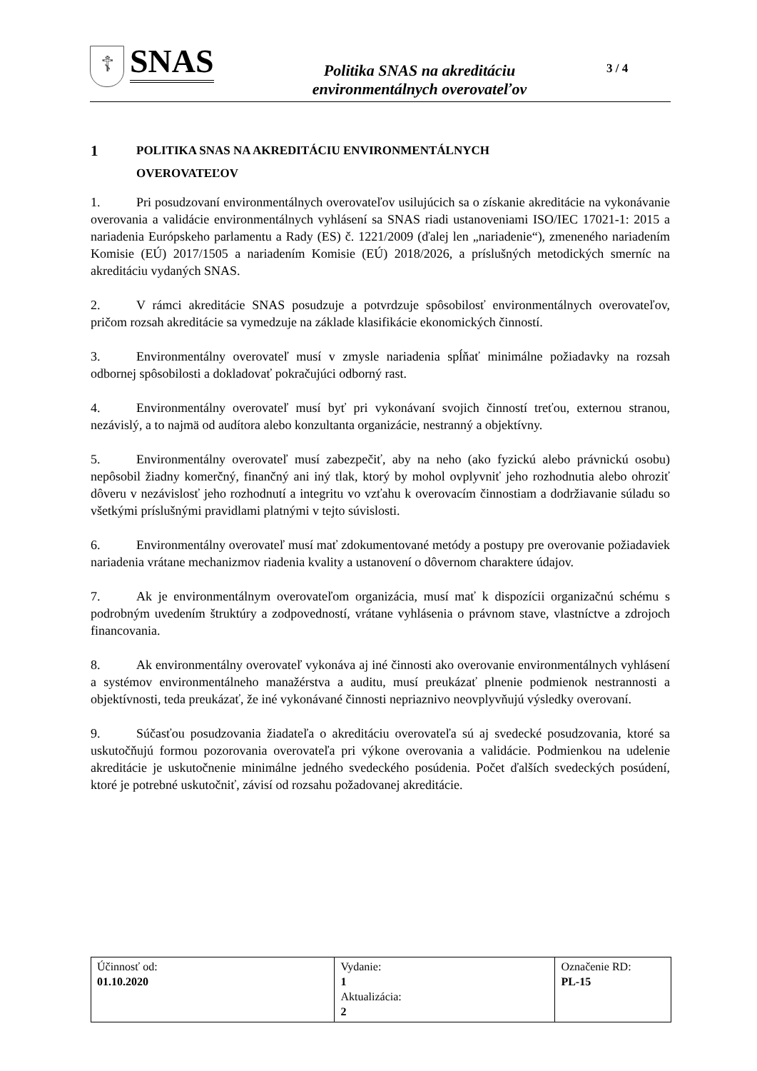☦
SNAS
Politika SNAS na akreditáciu
environmentálnych overovateľov
3 / 4
1 POLITIKA SNAS NA AKREDITÁCIU ENVIRONMENTÁLNYCH
OVEROVATEĽOV
1. Pri posudzovaní environmentálnych overovateľov usilujúcich sa o získanie akreditácie na vykonávanie overovania a validácie environmentálnych vyhlásení sa SNAS riadi ustanoveniami ISO/IEC 17021-1: 2015 a nariadenia Európskeho parlamentu a Rady (ES) č. 1221/2009 (ďalej len „nariadenie“), zmeneného nariadením Komisie (EÚ) 2017/1505 a nariadením Komisie (EÚ) 2018/2026, a príslušných metodických smerníc na akreditáciu vydaných SNAS.
2. V rámci akreditácie SNAS posudzuje a potvrdzuje spôsobilosť environmentálnych overovateľov, pričom rozsah akreditácie sa vymedzuje na základe klasifikácie ekonomických činností.
3. Environmentálny overovateľ musí v zmysle nariadenia spĺňať minimálne požiadavky na rozsah odbornej spôsobilosti a dokladovať pokračujúci odborný rast.
4. Environmentálny overovateľ musí byť pri vykonávaní svojich činností treťou, externou stranou, nezávislý, a to najmä od audítora alebo konzultanta organizácie, nestranný a objektívny.
5. Environmentálny overovateľ musí zabezpečiť, aby na neho (ako fyzickú alebo právnickú osobu) nepôsobil žiadny komerčný, finančný ani iný tlak, ktorý by mohol ovplyvniť jeho rozhodnutia alebo ohroziť dôveru v nezávislosť jeho rozhodnutí a integritu vo vzťahu k overovacím činnostiam a dodržiavanie súladu so všetkými príslušnými pravidlami platnými v tejto súvislosti.
6. Environmentálny overovateľ musí mať zdokumentované metódy a postupy pre overovanie požiadaviek nariadenia vrátane mechanizmov riadenia kvality a ustanovení o dôvernom charaktere údajov.
7. Ak je environmentálnym overovateľom organizácia, musí mať k dispozícii organizačnú schému s podrobným uvedením štruktúry a zodpovedností, vrátane vyhlásenia o právnom stave, vlastníctve a zdrojoch financovania.
8. Ak environmentálny overovateľ vykonáva aj iné činnosti ako overovanie environmentálnych vyhlásení a systémov environmentálneho manažérstva a auditu, musí preukázať plnenie podmienok nestrannosti a objektívnosti, teda preukázať, že iné vykonávané činnosti nepriaznivo neovplyvňujú výsledky overovaní.
9. Súčasťou posudzovania žiadateľa o akreditáciu overovateľa sú aj svedecké posudzovania, ktoré sa uskutočňujú formou pozorovania overovateľa pri výkone overovania a validácie. Podmienkou na udelenie akreditácie je uskutočnenie minimálne jedného svedeckého posúdenia. Počet ďalších svedeckých posúdení, ktoré je potrebné uskutočniť, závisí od rozsahu požadovanej akreditácie.
| Účinnosť od: 01.10.2020 | Vydanie: 1 Aktualizácia: 2 | Označenie RD: PL-15 |